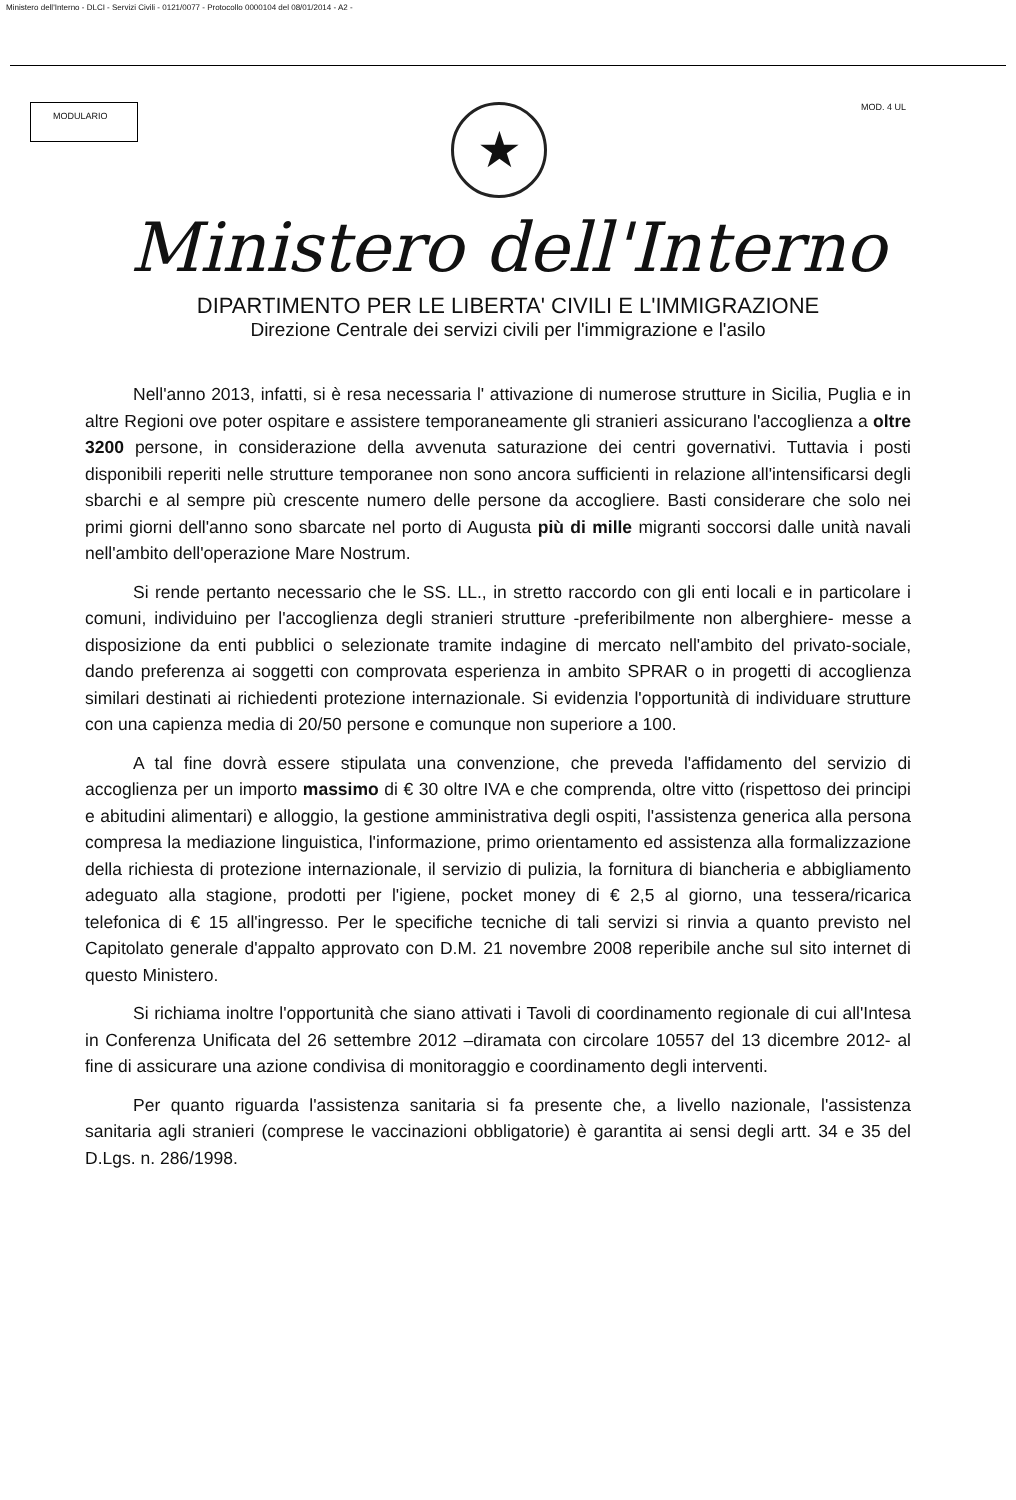Ministero dell'Interno - DLCI - Servizi Civili - 0121/0077 - Protocollo 0000104 del 08/01/2014 - A2 -
MODULARIO
★
MOD. 4 UL
Ministero dell'Interno
DIPARTIMENTO PER LE LIBERTA' CIVILI E L'IMMIGRAZIONE
Direzione Centrale dei servizi civili per l'immigrazione e l'asilo
Nell'anno 2013, infatti, si è resa necessaria l' attivazione di numerose strutture in Sicilia, Puglia e in altre Regioni ove poter ospitare e assistere temporaneamente gli stranieri assicurano l'accoglienza a oltre 3200 persone, in considerazione della avvenuta saturazione dei centri governativi. Tuttavia i posti disponibili reperiti nelle strutture temporanee non sono ancora sufficienti in relazione all'intensificarsi degli sbarchi e al sempre più crescente numero delle persone da accogliere. Basti considerare che solo nei primi giorni dell'anno sono sbarcate nel porto di Augusta più di mille migranti soccorsi dalle unità navali nell'ambito dell'operazione Mare Nostrum.
Si rende pertanto necessario che le SS. LL., in stretto raccordo con gli enti locali e in particolare i comuni, individuino per l'accoglienza degli stranieri strutture -preferibilmente non alberghiere- messe a disposizione da enti pubblici o selezionate tramite indagine di mercato nell'ambito del privato-sociale, dando preferenza ai soggetti con comprovata esperienza in ambito SPRAR o in progetti di accoglienza similari destinati ai richiedenti protezione internazionale. Si evidenzia l'opportunità di individuare strutture con una capienza media di 20/50 persone e comunque non superiore a 100.
A tal fine dovrà essere stipulata una convenzione, che preveda l'affidamento del servizio di accoglienza per un importo massimo di € 30 oltre IVA e che comprenda, oltre vitto (rispettoso dei principi e abitudini alimentari) e alloggio, la gestione amministrativa degli ospiti, l'assistenza generica alla persona compresa la mediazione linguistica, l'informazione, primo orientamento ed assistenza alla formalizzazione della richiesta di protezione internazionale, il servizio di pulizia, la fornitura di biancheria e abbigliamento adeguato alla stagione, prodotti per l'igiene, pocket money di € 2,5 al giorno, una tessera/ricarica telefonica di € 15 all'ingresso. Per le specifiche tecniche di tali servizi si rinvia a quanto previsto nel Capitolato generale d'appalto approvato con D.M. 21 novembre 2008 reperibile anche sul sito internet di questo Ministero.
Si richiama inoltre l'opportunità che siano attivati i Tavoli di coordinamento regionale di cui all'Intesa in Conferenza Unificata del 26 settembre 2012 –diramata con circolare 10557 del 13 dicembre 2012- al fine di assicurare una azione condivisa di monitoraggio e coordinamento degli interventi.
Per quanto riguarda l'assistenza sanitaria si fa presente che, a livello nazionale, l'assistenza sanitaria agli stranieri (comprese le vaccinazioni obbligatorie) è garantita ai sensi degli artt. 34 e 35 del D.Lgs. n. 286/1998.